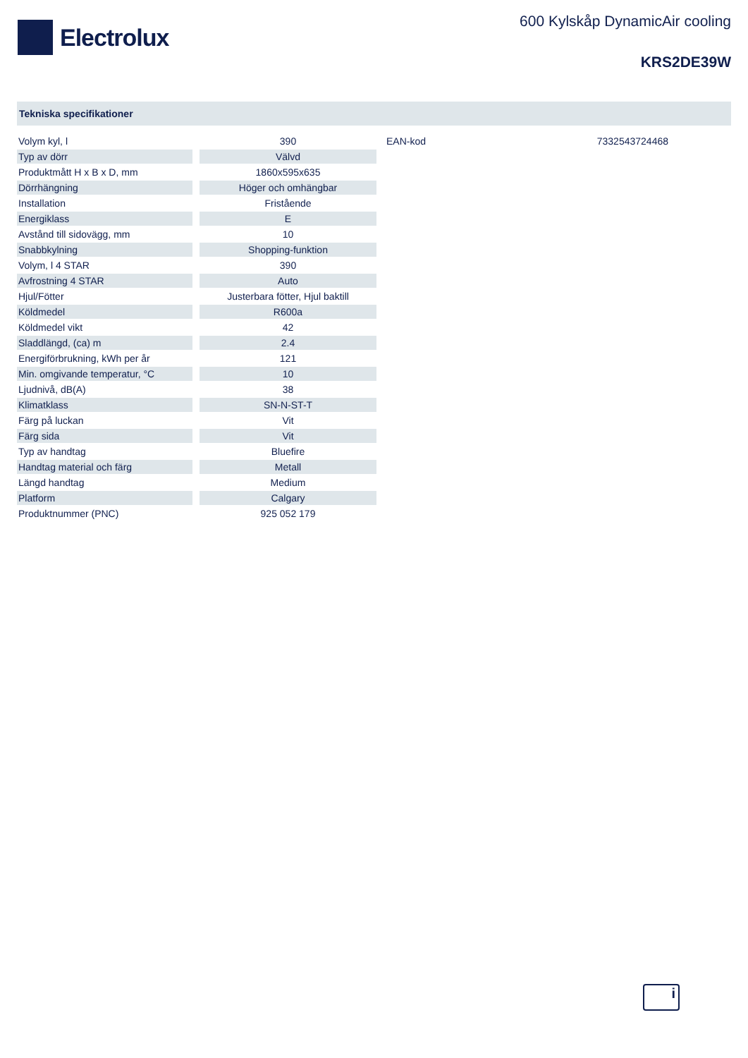Electrolux
600 Kylskåp DynamicAir cooling
KRS2DE39W
Tekniska specifikationer
| Volym kyl, l | | 390 |
| Typ av dörr | | Välvd |
| Produktmått H x B x D, mm | | 1860x595x635 |
| Dörrhängning | | Höger och omhängbar |
| Installation | | Fristående |
| Energiklass | | E |
| Avstånd till sidovägg, mm | | 10 |
| Snabbkylning | | Shopping-funktion |
| Volym, l 4 STAR | | 390 |
| Avfrostning 4 STAR | | Auto |
| Hjul/Fötter | | Justerbara fötter, Hjul baktill |
| Köldmedel | | R600a |
| Köldmedel vikt | | 42 |
| Sladdlängd, (ca) m | | 2.4 |
| Energiförbrukning, kWh per år | | 121 |
| Min. omgivande temperatur, °C | | 10 |
| Ljudnivå, dB(A) | | 38 |
| Klimatklass | | SN-N-ST-T |
| Färg på luckan | | Vit |
| Färg sida | | Vit |
| Typ av handtag | | Bluefire |
| Handtag material och färg | | Metall |
| Längd handtag | | Medium |
| Platform | | Calgary |
| Produktnummer (PNC) | | 925 052 179 |
EAN-kod 7332543724468
i